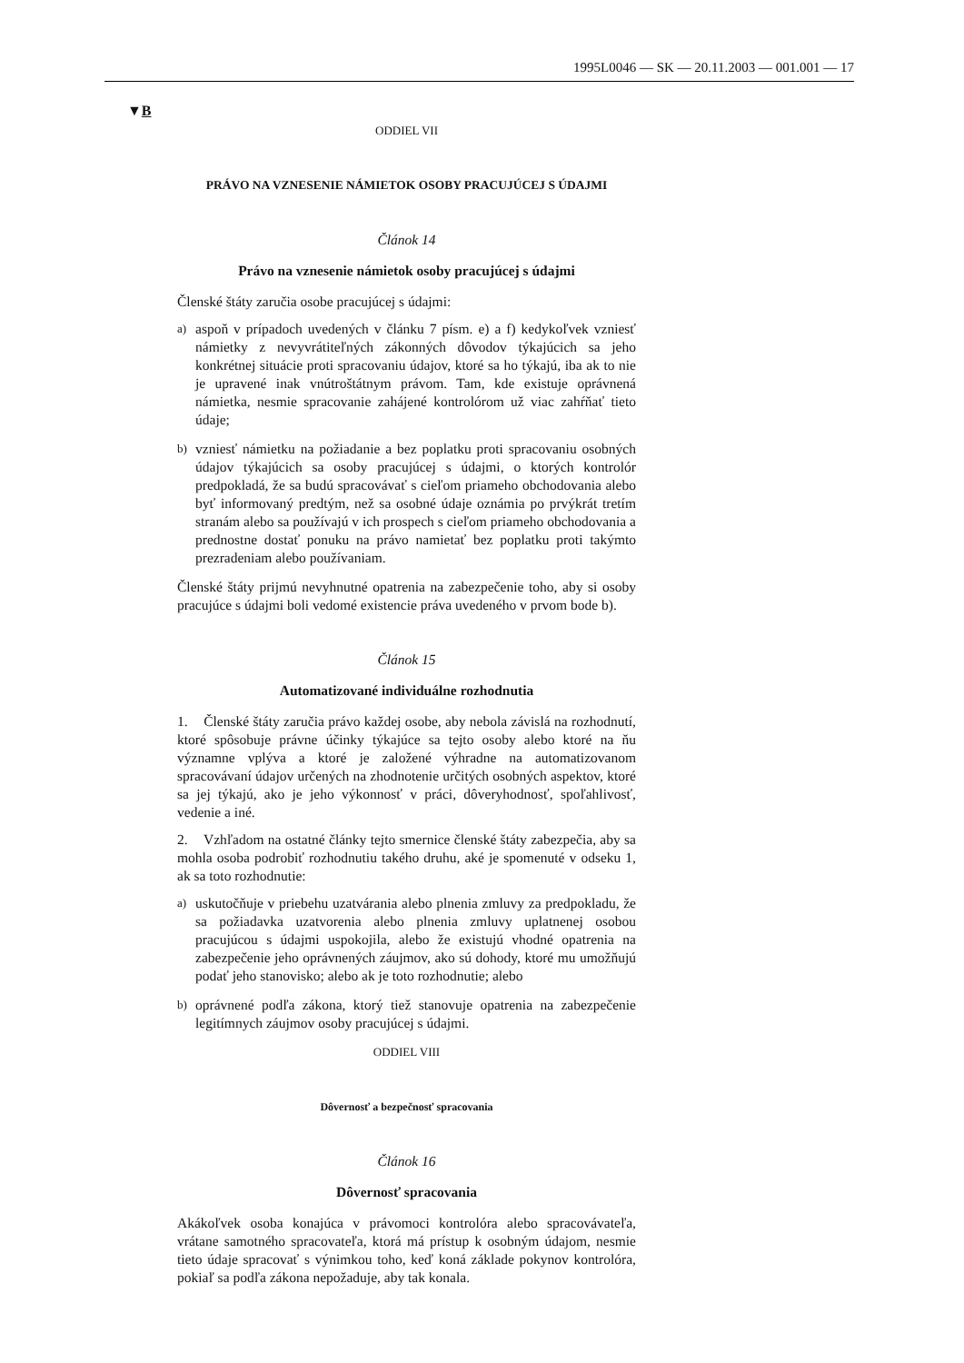1995L0046 — SK — 20.11.2003 — 001.001 — 17
▼B
ODDIEL VII
PRÁVO NA VZNESENIE NÁMIETOK OSOBY PRACUJÚCEJ S ÚDAJMI
Článok 14
Právo na vznesenie námietok osoby pracujúcej s údajmi
Členské štáty zaručia osobe pracujúcej s údajmi:
a)
aspoň v prípadoch uvedených v článku 7 písm. e) a f) kedykoľvek vzniesť námietky z nevyvrátiteľných zákonných dôvodov týkajúcich sa jeho konkrétnej situácie proti spracovaniu údajov, ktoré sa ho týkajú, iba ak to nie je upravené inak vnútroštátnym právom. Tam, kde existuje oprávnená námietka, nesmie spracovanie zahájené kontrolórom už viac zahŕňať tieto údaje;
b)
vzniesť námietku na požiadanie a bez poplatku proti spracovaniu osobných údajov týkajúcich sa osoby pracujúcej s údajmi, o ktorých kontrolór predpokladá, že sa budú spracovávať s cieľom priameho obchodovania alebo byť informovaný predtým, než sa osobné údaje oznámia po prvýkrát tretím stranám alebo sa používajú v ich prospech s cieľom priameho obchodovania a prednostne dostať ponuku na právo namietať bez poplatku proti takýmto prezradeniam alebo používaniam.
Členské štáty prijmú nevyhnutné opatrenia na zabezpečenie toho, aby si osoby pracujúce s údajmi boli vedomé existencie práva uvedeného v prvom bode b).
Článok 15
Automatizované individuálne rozhodnutia
1. Členské štáty zaručia právo každej osobe, aby nebola závislá na rozhodnutí, ktoré spôsobuje právne účinky týkajúce sa tejto osoby alebo ktoré na ňu významne vplýva a ktoré je založené výhradne na automatizovanom spracovávaní údajov určených na zhodnotenie určitých osobných aspektov, ktoré sa jej týkajú, ako je jeho výkonnosť v práci, dôveryhodnosť, spoľahlivosť, vedenie a iné.
2. Vzhľadom na ostatné články tejto smernice členské štáty zabezpečia, aby sa mohla osoba podrobiť rozhodnutiu takého druhu, aké je spomenuté v odseku 1, ak sa toto rozhodnutie:
a)
uskutočňuje v priebehu uzatvárania alebo plnenia zmluvy za predpokladu, že sa požiadavka uzatvorenia alebo plnenia zmluvy uplatnenej osobou pracujúcou s údajmi uspokojila, alebo že existujú vhodné opatrenia na zabezpečenie jeho oprávnených záujmov, ako sú dohody, ktoré mu umožňujú podať jeho stanovisko; alebo ak je toto rozhodnutie; alebo
b)
oprávnené podľa zákona, ktorý tiež stanovuje opatrenia na zabezpečenie legitímnych záujmov osoby pracujúcej s údajmi.
ODDIEL VIII
Dôvernosť a bezpečnosť spracovania
Článok 16
Dôvernosť spracovania
Akákoľvek osoba konajúca v právomoci kontrolóra alebo spracovávateľa, vrátane samotného spracovateľa, ktorá má prístup k osobným údajom, nesmie tieto údaje spracovať s výnimkou toho, keď koná základe pokynov kontrolóra, pokiaľ sa podľa zákona nepožaduje, aby tak konala.